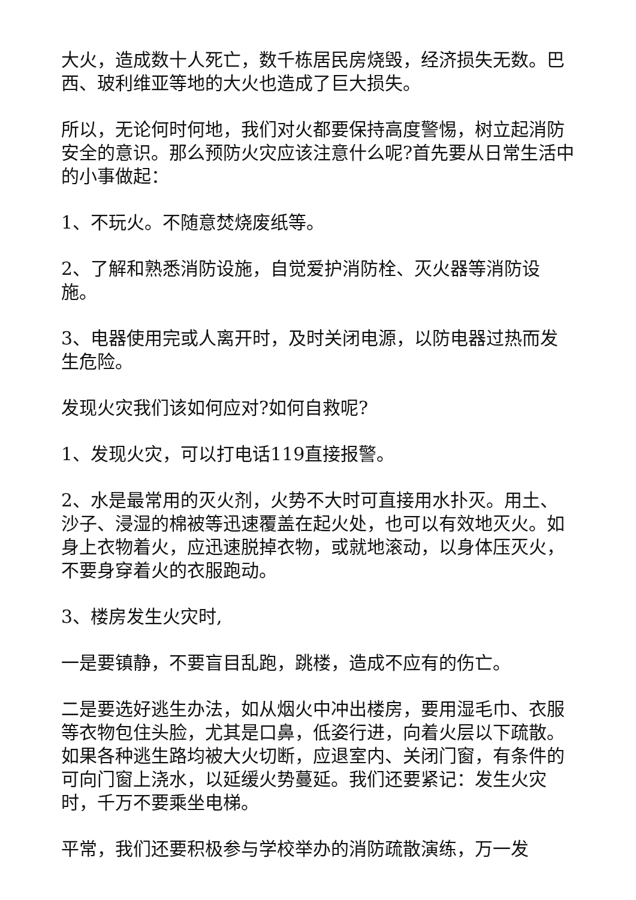大火，造成数十人死亡，数千栋居民房烧毁，经济损失无数。巴西、玻利维亚等地的大火也造成了巨大损失。
所以，无论何时何地，我们对火都要保持高度警惕，树立起消防安全的意识。那么预防火灾应该注意什么呢?首先要从日常生活中的小事做起：
1、不玩火。不随意焚烧废纸等。
2、了解和熟悉消防设施，自觉爱护消防栓、灭火器等消防设施。
3、电器使用完或人离开时，及时关闭电源，以防电器过热而发生危险。
发现火灾我们该如何应对?如何自救呢?
1、发现火灾，可以打电话119直接报警。
2、水是最常用的灭火剂，火势不大时可直接用水扑灭。用土、沙子、浸湿的棉被等迅速覆盖在起火处，也可以有效地灭火。如身上衣物着火，应迅速脱掉衣物，或就地滚动，以身体压灭火，不要身穿着火的衣服跑动。
3、楼房发生火灾时,
一是要镇静，不要盲目乱跑，跳楼，造成不应有的伤亡。
二是要选好逃生办法，如从烟火中冲出楼房，要用湿毛巾、衣服等衣物包住头脸，尤其是口鼻，低姿行进，向着火层以下疏散。如果各种逃生路均被大火切断，应退室内、关闭门窗，有条件的可向门窗上浇水，以延缓火势蔓延。我们还要紧记：发生火灾时，千万不要乘坐电梯。
平常，我们还要积极参与学校举办的消防疏散演练，万一发